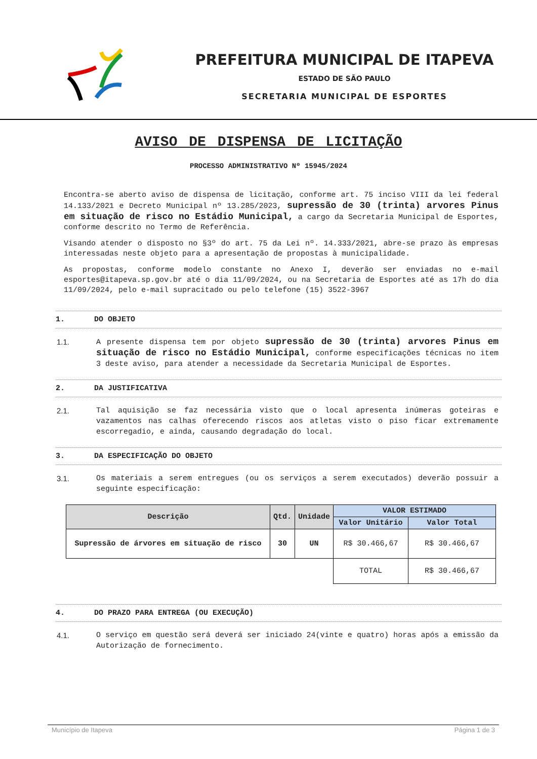PREFEITURA MUNICIPAL DE ITAPEVA
ESTADO DE SÃO PAULO
SECRETARIA MUNICIPAL DE ESPORTES
AVISO DE DISPENSA DE LICITAÇÃO
PROCESSO ADMINISTRATIVO Nº 15945/2024
Encontra-se aberto aviso de dispensa de licitação, conforme art. 75 inciso VIII da lei federal 14.133/2021 e Decreto Municipal nº 13.285/2023, supressão de 30 (trinta) arvores Pinus em situação de risco no Estádio Municipal, a cargo da Secretaria Municipal de Esportes, conforme descrito no Termo de Referência.
Visando atender o disposto no §3º do art. 75 da Lei nº. 14.333/2021, abre-se prazo às empresas interessadas neste objeto para a apresentação de propostas à municipalidade.
As propostas, conforme modelo constante no Anexo I, deverão ser enviadas no e-mail esportes@itapeva.sp.gov.br até o dia 11/09/2024, ou na Secretaria de Esportes até as 17h do dia 11/09/2024, pelo e-mail supracitado ou pelo telefone (15) 3522-3967
1. DO OBJETO
1.1. A presente dispensa tem por objeto supressão de 30 (trinta) arvores Pinus em situação de risco no Estádio Municipal, conforme especificações técnicas no item 3 deste aviso, para atender a necessidade da Secretaria Municipal de Esportes.
2. DA JUSTIFICATIVA
2.1. Tal aquisição se faz necessária visto que o local apresenta inúmeras goteiras e vazamentos nas calhas oferecendo riscos aos atletas visto o piso ficar extremamente escorregadio, e ainda, causando degradação do local.
3. DA ESPECIFICAÇÃO DO OBJETO
3.1. Os materiais a serem entregues (ou os serviços a serem executados) deverão possuir a seguinte especificação:
| Descrição | Qtd. | Unidade | VALOR ESTIMADO | |
| --- | --- | --- | --- | --- |
| | | | Valor Unitário | Valor Total |
| Supressão de árvores em situação de risco | 30 | UN | R$ 30.466,67 | R$ 30.466,67 |
| | | | TOTAL | R$ 30.466,67 |
4. DO PRAZO PARA ENTREGA (OU EXECUÇÃO)
4.1. O serviço em questão será deverá ser iniciado 24(vinte e quatro) horas após a emissão da Autorização de fornecimento.
Município de Itapeva Página 1 de 3